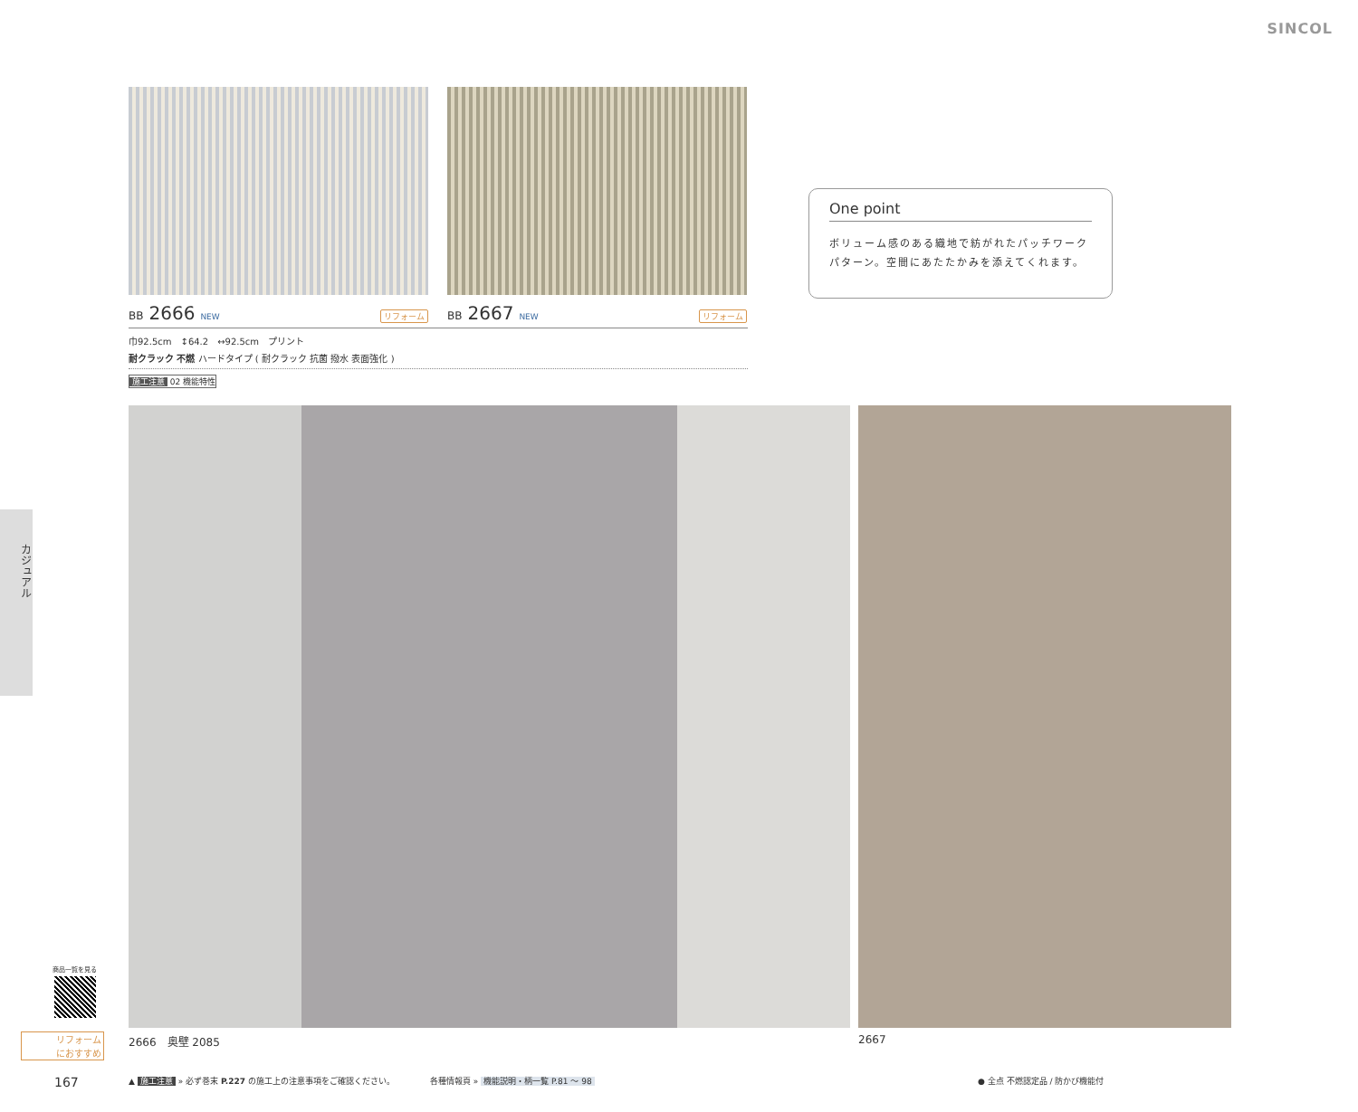SINCOL
BB 2666 NEW リフォーム
BB 2667 NEW リフォーム
巾92.5cm　↕64.2　↔92.5cm　プリント
耐クラック 不燃 ハードタイプ ( 耐クラック 抗菌 撥水 表面強化 )
施工注意 02 機能特性
One point
ボリューム感のある織地で紡がれたパッチワークパターン。空間にあたたかみを添えてくれます。
カジュアル
2666　奥壁 2085 2667
商品一覧を見る
リフォーム
におすすめ
167
▲ 施工注意 » 必ず巻末 P.227 の施工上の注意事項をご確認ください。
各種情報頁 » 機能説明・柄一覧 P.81 ～ 98
● 全点 不燃認定品 / 防かび機能付